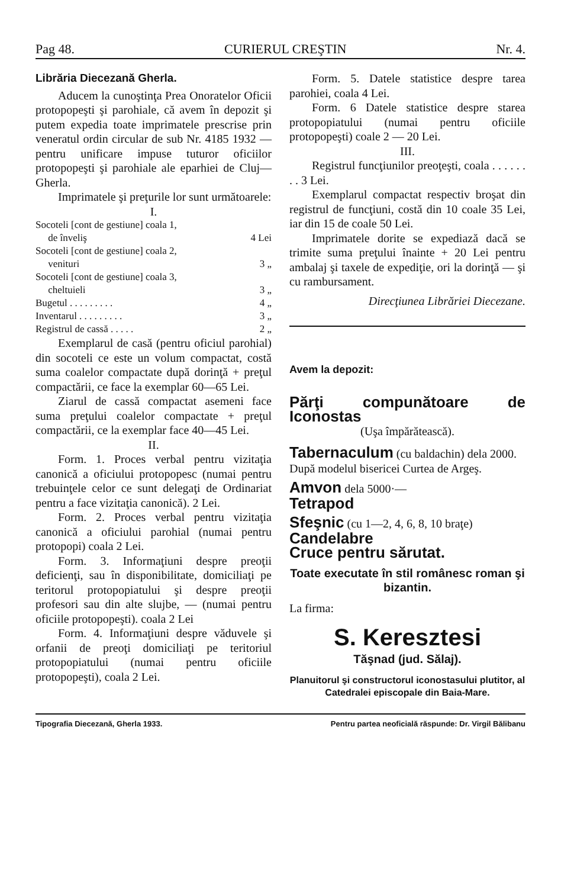Pag 48. CURIERUL CREŞTIN Nr. 4.
Librăria Diecezană Gherla.
Aducem la cunoştinţa Prea Onoratelor Oficii protopopeşti şi parohiale, că avem în depozit şi putem expedia toate imprimatele prescrise prin veneratul ordin circular de sub Nr. 4185 1932 — pentru unificare impuse tuturor oficiilor protopopeşti şi parohiale ale eparhiei de Cluj—Gherla.
Imprimatele şi preţurile lor sunt următoarele:
I.
| Socoteli [cont de gestiune] coala 1, de înveliş | 4 Lei |
| Socoteli [cont de gestiune] coala 2, venituri | 3 „ |
| Socoteli [cont de gestiune] coala 3, cheltuieli | 3 „ |
| Bugetul . . . . . . . . . | 4 „ |
| Inventarul . . . . . . . . . | 3 „ |
| Registrul de cassă . . . . . | 2 „ |
Exemplarul de casă (pentru oficiul parohial) din socoteli ce este un volum compactat, costă suma coalelor compactate după dorinţă + preţul compactării, ce face la exemplar 60—65 Lei.
Ziarul de cassă compactat asemeni face suma preţului coalelor compactate + preţul compactării, ce la exemplar face 40—45 Lei.
II.
Form. 1. Proces verbal pentru vizitaţia canonică a oficiului protopopesc (numai pentru trebuinţele celor ce sunt delegaţi de Ordinariat pentru a face vizitaţia canonică). 2 Lei.
Form. 2. Proces verbal pentru vizitaţia canonică a oficiului parohial (numai pentru protopopi) coala 2 Lei.
Form. 3. Informaţiuni despre preoţii deficienţi, sau în disponibilitate, domiciliaţi pe teritorul protopopiatului şi despre preoţii profesori sau din alte slujbe, — (numai pentru oficiile protopopeşti). coala 2 Lei
Form. 4. Informaţiuni despre văduvele şi orfanii de preoţi domiciliaţi pe teritoriul protopopiatului (numai pentru oficiile protopopeşti), coala 2 Lei.
Form. 5. Datele statistice despre tarea parohiei, coala 4 Lei.
Form. 6 Datele statistice despre starea protopopiatului (numai pentru oficiile protopopeşti) coale 2 — 20 Lei.
III.
Registrul funcţiunilor preoţeşti, coala . . . . . . . . 3 Lei.
Exemplarul compactat respectiv broşat din registrul de funcţiuni, costă din 10 coale 35 Lei, iar din 15 de coale 50 Lei.
Imprimatele dorite se expediază dacă se trimite suma preţului înainte + 20 Lei pentru ambalaj şi taxele de expediţie, ori la dorinţă — şi cu rambursament.
Direcţiunea Librăriei Diecezane.
Avem la depozit:
Părţi compunătoare de Iconostas
(Uşa împărătească).
Tabernaculum (cu baldachin) dela 2000.
După modelul bisericei Curtea de Argeş.
Amvon dela 5000·—
Tetrapod
Sfeşnic (cu 1—2, 4, 6, 8, 10 braţe)
Candelabre
Cruce pentru sărutat.
Toate executate în stil românesc roman şi bizantin.
La firma:
S. Keresztesi
Tăşnad (jud. Sălaj).
Planuitorul şi constructorul iconostasului plutitor, al Catedralei episcopale din Baia-Mare.
Tipografia Diecezană, Gherla 1933. Pentru partea neoficială răspunde: Dr. Virgil Bălibanu